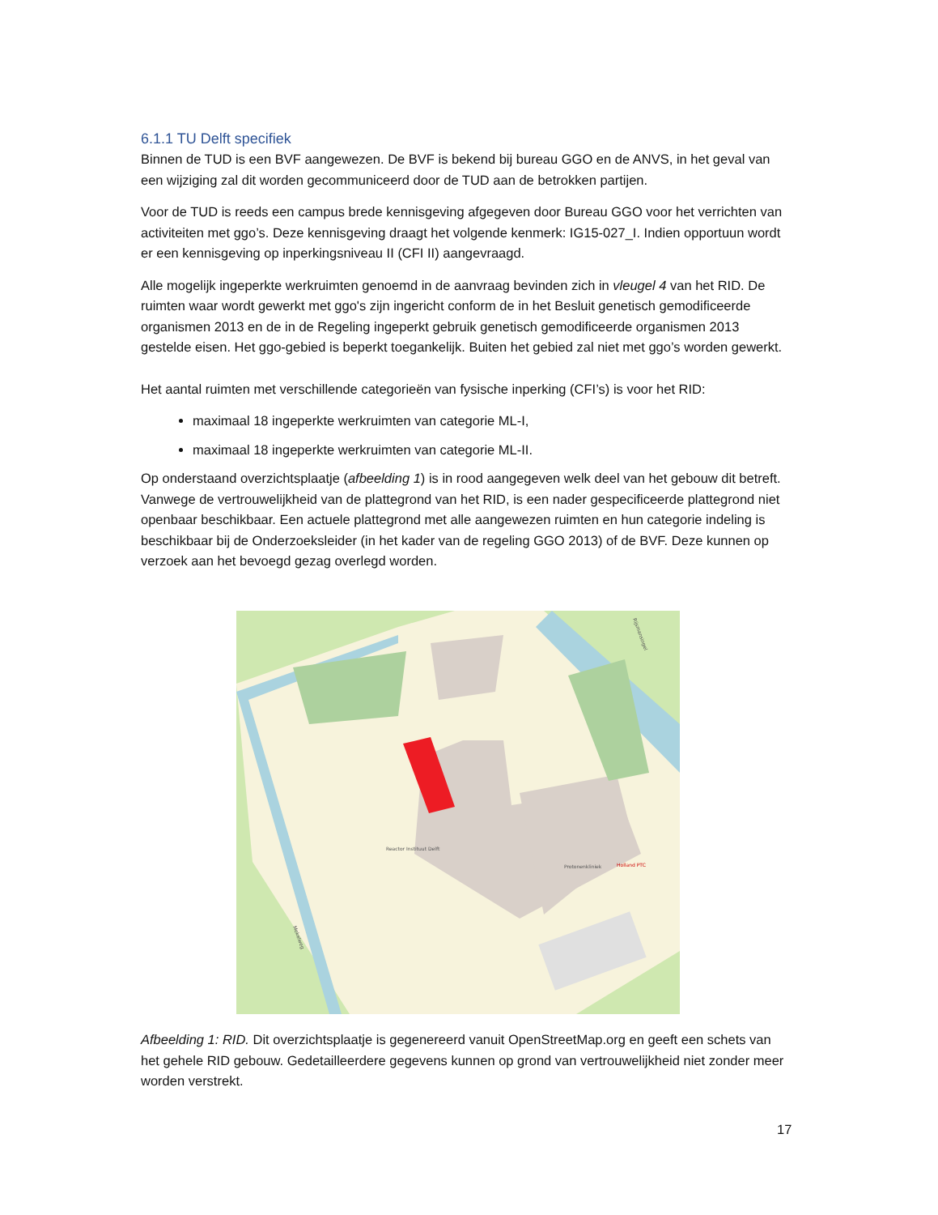6.1.1 TU Delft specifiek
Binnen de TUD is een BVF aangewezen. De BVF is bekend bij bureau GGO en de ANVS, in het geval van een wijziging zal dit worden gecommuniceerd door de TUD aan de betrokken partijen.
Voor de TUD is reeds een campus brede kennisgeving afgegeven door Bureau GGO voor het verrichten van activiteiten met ggo’s. Deze kennisgeving draagt het volgende kenmerk: IG15-027_I. Indien opportuun wordt er een kennisgeving op inperkingsniveau II (CFI II) aangevraagd.
Alle mogelijk ingeperkte werkruimten genoemd in de aanvraag bevinden zich in vleugel 4 van het RID. De ruimten waar wordt gewerkt met ggo's zijn ingericht conform de in het Besluit genetisch gemodificeerde organismen 2013 en de in de Regeling ingeperkt gebruik genetisch gemodificeerde organismen 2013 gestelde eisen. Het ggo-gebied is beperkt toegankelijk. Buiten het gebied zal niet met ggo’s worden gewerkt.
Het aantal ruimten met verschillende categorieën van fysische inperking (CFI’s) is voor het RID:
maximaal 18 ingeperkte werkruimten van categorie ML-I,
maximaal 18 ingeperkte werkruimten van categorie ML-II.
Op onderstaand overzichtsplaatje (afbeelding 1) is in rood aangegeven welk deel van het gebouw dit betreft. Vanwege de vertrouwelijkheid van de plattegrond van het RID, is een nader gespecificeerde plattegrond niet openbaar beschikbaar. Een actuele plattegrond met alle aangewezen ruimten en hun categorie indeling is beschikbaar bij de Onderzoeksleider (in het kader van de regeling GGO 2013) of de BVF. Deze kunnen op verzoek aan het bevoegd gezag overlegd worden.
Reactor Instituut Delft
Protonenkliniek
Holland PTC
Mekelweg
Rijsmansingel
Afbeelding 1: RID. Dit overzichtsplaatje is gegenereerd vanuit OpenStreetMap.org en geeft een schets van het gehele RID gebouw. Gedetailleerdere gegevens kunnen op grond van vertrouwelijkheid niet zonder meer worden verstrekt.
17